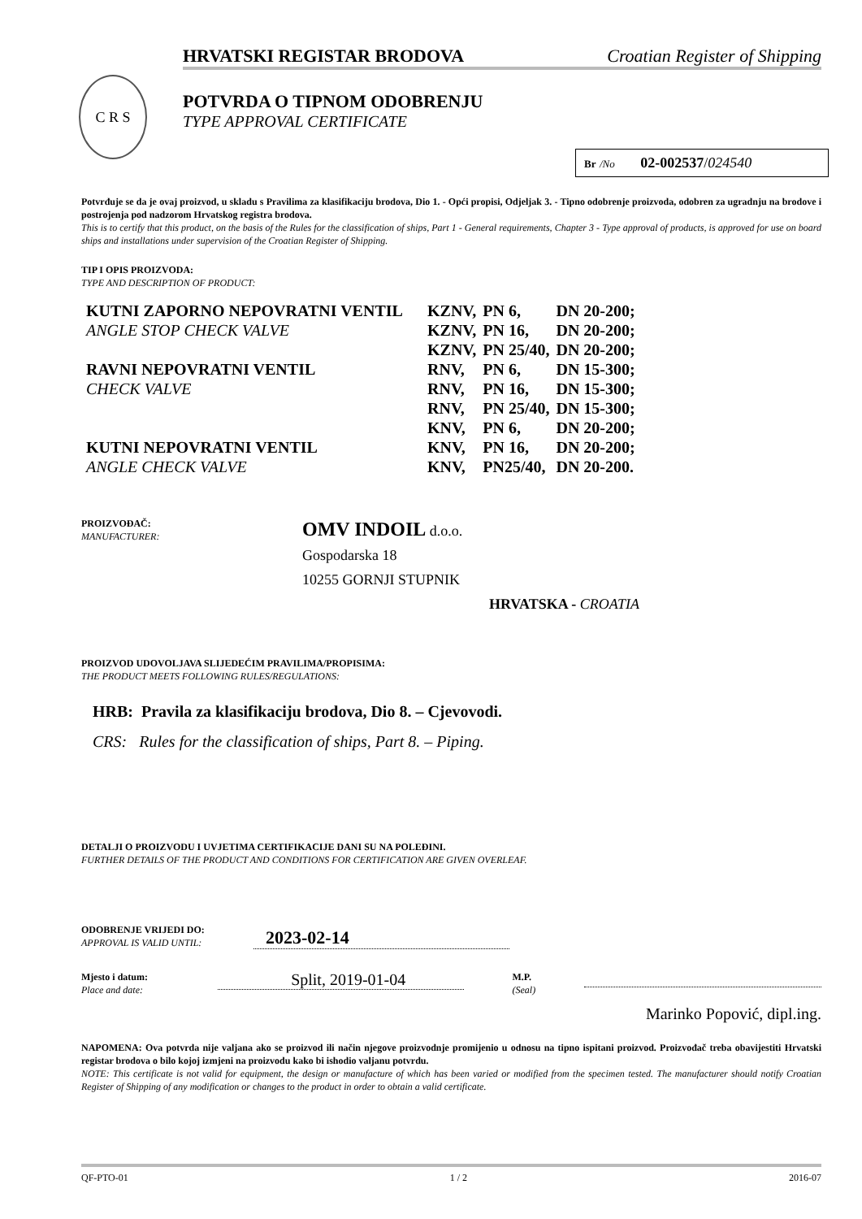HRVATSKI REGISTAR BRODOVA Croatian Register of Shipping
C R S
POTVRDA O TIPNOM ODOBRENJU
TYPE APPROVAL CERTIFICATE
Br /No 02-002537/024540
Potvrđuje se da je ovaj proizvod, u skladu s Pravilima za klasifikaciju brodova, Dio 1. - Opći propisi, Odjeljak 3. - Tipno odobrenje proizvoda, odobren za ugradnju na brodove i postrojenja pod nadzorom Hrvatskog registra brodova.
This is to certify that this product, on the basis of the Rules for the classification of ships, Part 1 - General requirements, Chapter 3 - Type approval of products, is approved for use on board ships and installations under supervision of the Croatian Register of Shipping.
TIP I OPIS PROIZVODA:
TYPE AND DESCRIPTION OF PRODUCT:
KUTNI ZAPORNO NEPOVRATNI VENTIL
ANGLE STOP CHECK VALVE
RAVNI NEPOVRATNI VENTIL
CHECK VALVE
KUTNI NEPOVRATNI VENTIL
ANGLE CHECK VALVE
| KZNV, | PN 6, | DN 20-200; |
| KZNV, | PN 16, | DN 20-200; |
| KZNV, | PN 25/40, | DN 20-200; |
| RNV, | PN 6, | DN 15-300; |
| RNV, | PN 16, | DN 15-300; |
| RNV, | PN 25/40, | DN 15-300; |
| KNV, | PN 6, | DN 20-200; |
| KNV, | PN 16, | DN 20-200; |
| KNV, | PN25/40, | DN 20-200. |
PROIZVOĐAČ:
MANUFACTURER:
OMV INDOIL d.o.o.
Gospodarska 18
10255 GORNJI STUPNIK
HRVATSKA - CROATIA
PROIZVOD UDOVOLJAVA SLIJEDEĆIM PRAVILIMA/PROPISIMA:
THE PRODUCT MEETS FOLLOWING RULES/REGULATIONS:
HRB: Pravila za klasifikaciju brodova, Dio 8. – Cjevovodi.
CRS: Rules for the classification of ships, Part 8. – Piping.
DETALJI O PROIZVODU I UVJETIMA CERTIFIKACIJE DANI SU NA POLEĐINI.
FURTHER DETAILS OF THE PRODUCT AND CONDITIONS FOR CERTIFICATION ARE GIVEN OVERLEAF.
ODOBRENJE VRIJEDI DO:
APPROVAL IS VALID UNTIL:
2023-02-14
Mjesto i datum:
Place and date:
Split, 2019-01-04
M.P.
(Seal)
Marinko Popović, dipl.ing.
NAPOMENA: Ova potvrda nije valjana ako se proizvod ili način njegove proizvodnje promijenio u odnosu na tipno ispitani proizvod. Proizvođač treba obavijestiti Hrvatski registar brodova o bilo kojoj izmjeni na proizvodu kako bi ishodio valjanu potvrdu.
NOTE: This certificate is not valid for equipment, the design or manufacture of which has been varied or modified from the specimen tested. The manufacturer should notify Croatian Register of Shipping of any modification or changes to the product in order to obtain a valid certificate.
QF-PTO-01 1 / 2 2016-07